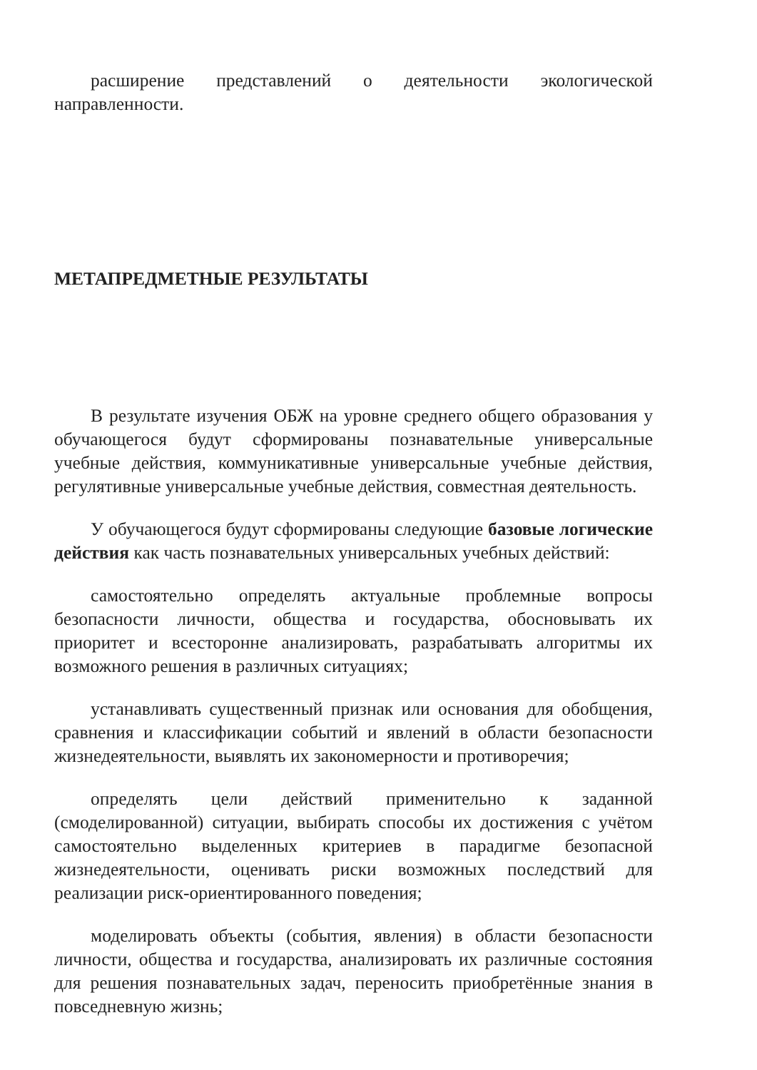расширение представлений о деятельности экологической направленности.
МЕТАПРЕДМЕТНЫЕ РЕЗУЛЬТАТЫ
В результате изучения ОБЖ на уровне среднего общего образования у обучающегося будут сформированы познавательные универсальные учебные действия, коммуникативные универсальные учебные действия, регулятивные универсальные учебные действия, совместная деятельность.
У обучающегося будут сформированы следующие базовые логические действия как часть познавательных универсальных учебных действий:
самостоятельно определять актуальные проблемные вопросы безопасности личности, общества и государства, обосновывать их приоритет и всесторонне анализировать, разрабатывать алгоритмы их возможного решения в различных ситуациях;
устанавливать существенный признак или основания для обобщения, сравнения и классификации событий и явлений в области безопасности жизнедеятельности, выявлять их закономерности и противоречия;
определять цели действий применительно к заданной (смоделированной) ситуации, выбирать способы их достижения с учётом самостоятельно выделенных критериев в парадигме безопасной жизнедеятельности, оценивать риски возможных последствий для реализации риск-ориентированного поведения;
моделировать объекты (события, явления) в области безопасности личности, общества и государства, анализировать их различные состояния для решения познавательных задач, переносить приобретённые знания в повседневную жизнь;